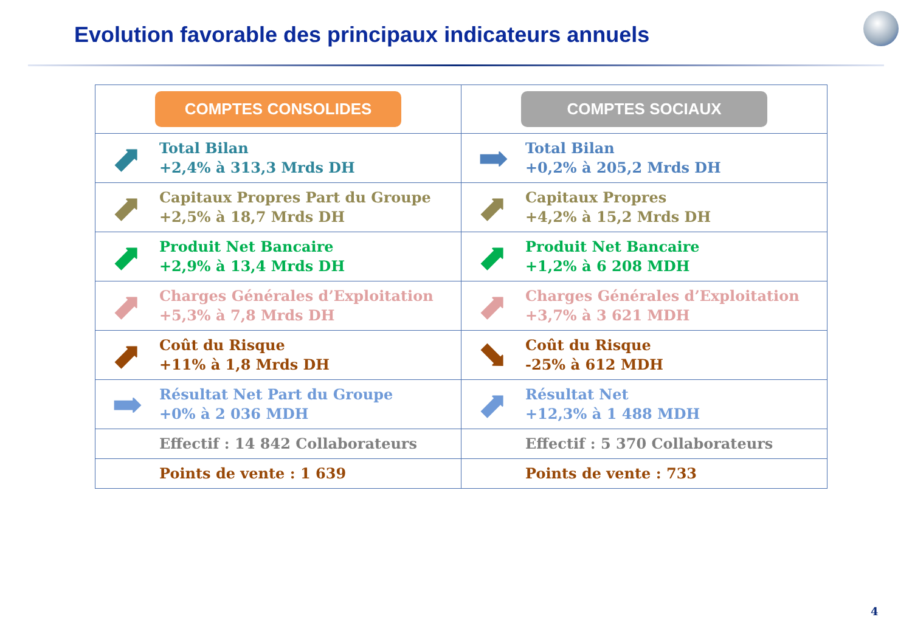Evolution favorable des principaux indicateurs annuels
| COMPTES CONSOLIDES | | COMPTES SOCIAUX | |
| --- | --- | --- | --- |
| ⬈ | Total Bilan +2,4% à 313,3 Mrds DH | ➡ | Total Bilan +0,2% à 205,2 Mrds DH |
| ⬈ | Capitaux Propres Part du Groupe +2,5% à 18,7 Mrds DH | ⬈ | Capitaux Propres +4,2% à 15,2 Mrds DH |
| ⬈ | Produit Net Bancaire +2,9% à 13,4 Mrds DH | ⬈ | Produit Net Bancaire +1,2% à 6 208 MDH |
| ⬈ | Charges Générales d’Exploitation +5,3% à 7,8 Mrds DH | ⬈ | Charges Générales d’Exploitation +3,7% à 3 621 MDH |
| ⬈ | Coût du Risque +11% à 1,8 Mrds DH | ⬊ | Coût du Risque -25% à 612 MDH |
| ➡ | Résultat Net Part du Groupe +0% à 2 036 MDH | ⬈ | Résultat Net +12,3% à 1 488 MDH |
| | Effectif : 14 842 Collaborateurs | | Effectif : 5 370 Collaborateurs |
| | Points de vente : 1 639 | | Points de vente : 733 |
4